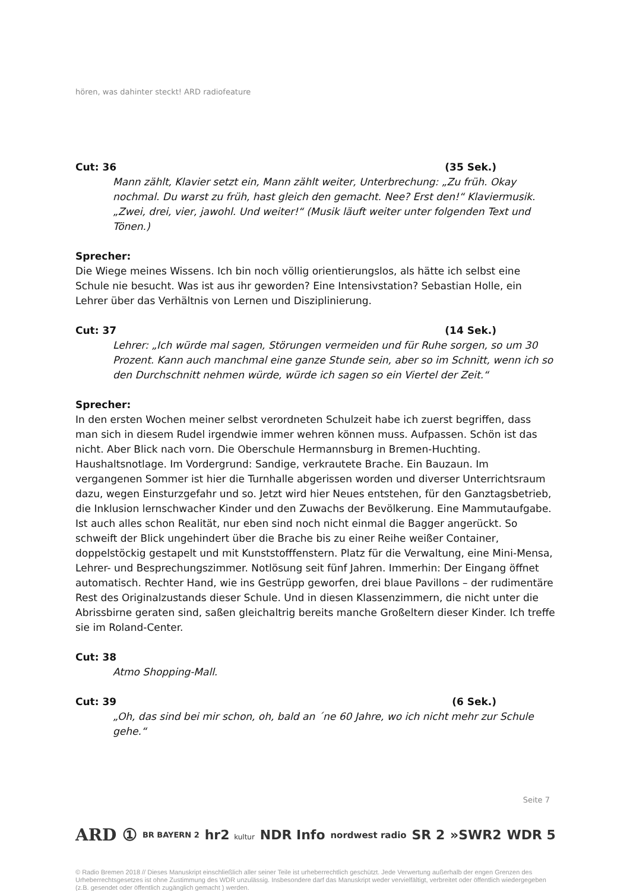hören, was dahinter steckt! ARD radiofeature
Cut: 36 (35 Sek.)
Mann zählt, Klavier setzt ein, Mann zählt weiter, Unterbrechung: „Zu früh. Okay nochmal. Du warst zu früh, hast gleich den gemacht. Nee? Erst den!“ Klaviermusik. „Zwei, drei, vier, jawohl. Und weiter!“ (Musik läuft weiter unter folgenden Text und Tönen.)
Sprecher:
Die Wiege meines Wissens. Ich bin noch völlig orientierungslos, als hätte ich selbst eine Schule nie besucht. Was ist aus ihr geworden? Eine Intensivstation? Sebastian Holle, ein Lehrer über das Verhältnis von Lernen und Disziplinierung.
Cut: 37 (14 Sek.)
Lehrer: „Ich würde mal sagen, Störungen vermeiden und für Ruhe sorgen, so um 30 Prozent. Kann auch manchmal eine ganze Stunde sein, aber so im Schnitt, wenn ich so den Durchschnitt nehmen würde, würde ich sagen so ein Viertel der Zeit.“
Sprecher:
In den ersten Wochen meiner selbst verordneten Schulzeit habe ich zuerst begriffen, dass man sich in diesem Rudel irgendwie immer wehren können muss. Aufpassen. Schön ist das nicht. Aber Blick nach vorn. Die Oberschule Hermannsburg in Bremen-Huchting. Haushaltsnotlage. Im Vordergrund: Sandige, verkrautete Brache. Ein Bauzaun. Im vergangenen Sommer ist hier die Turnhalle abgerissen worden und diverser Unterrichtsraum dazu, wegen Einsturzgefahr und so. Jetzt wird hier Neues entstehen, für den Ganztagsbetrieb, die Inklusion lernschwacher Kinder und den Zuwachs der Bevölkerung. Eine Mammutaufgabe. Ist auch alles schon Realität, nur eben sind noch nicht einmal die Bagger angerückt. So schweift der Blick ungehindert über die Brache bis zu einer Reihe weißer Container, doppelstöckig gestapelt und mit Kunststofffenstern. Platz für die Verwaltung, eine Mini-Mensa, Lehrer- und Besprechungszimmer. Notlösung seit fünf Jahren. Immerhin: Der Eingang öffnet automatisch. Rechter Hand, wie ins Gestrüpp geworfen, drei blaue Pavillons – der rudimentäre Rest des Originalzustands dieser Schule. Und in diesen Klassenzimmern, die nicht unter die Abrissbirne geraten sind, saßen gleichaltrig bereits manche Großeltern dieser Kinder. Ich treffe sie im Roland-Center.
Cut: 38
Atmo Shopping-Mall.
Cut: 39 (6 Sek.)
„Oh, das sind bei mir schon, oh, bald an ´ne 60 Jahre, wo ich nicht mehr zur Schule gehe.“
Seite 7
ARD ① BR BAYERN 2 hr2 kultur NDR Info nordwest radio SR 2 »SWR2 WDR 5
© Radio Bremen 2018 // Dieses Manuskript einschließlich aller seiner Teile ist urheberrechtlich geschützt. Jede Verwertung außerhalb der engen Grenzen des Urheberrechtsgesetzes ist ohne Zustimmung des WDR unzulässig. Insbesondere darf das Manuskript weder vervielfältigt, verbreitet oder öffentlich wiedergegeben (z.B. gesendet oder öffentlich zugänglich gemacht ) werden.